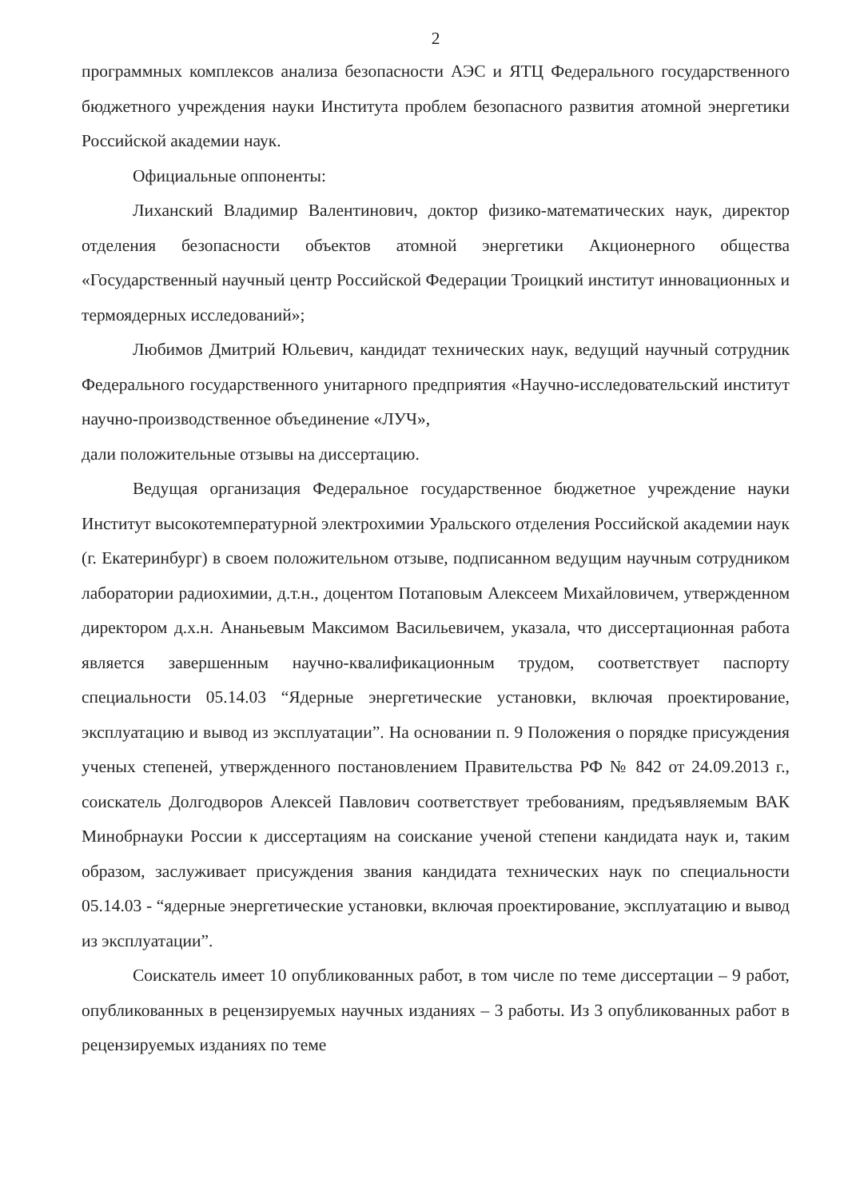2
программных комплексов анализа безопасности АЭС и ЯТЦ Федерального государственного бюджетного учреждения науки Института проблем безопасного развития атомной энергетики Российской академии наук.
Официальные оппоненты:
Лиханский Владимир Валентинович, доктор физико-математических наук, директор отделения безопасности объектов атомной энергетики Акционерного общества «Государственный научный центр Российской Федерации Троицкий институт инновационных и термоядерных исследований»;
Любимов Дмитрий Юльевич, кандидат технических наук, ведущий научный сотрудник Федерального государственного унитарного предприятия «Научно-исследовательский институт научно-производственное объединение «ЛУЧ»,
дали положительные отзывы на диссертацию.
Ведущая организация Федеральное государственное бюджетное учреждение науки Институт высокотемпературной электрохимии Уральского отделения Российской академии наук (г. Екатеринбург) в своем положительном отзыве, подписанном ведущим научным сотрудником лаборатории радиохимии, д.т.н., доцентом Потаповым Алексеем Михайловичем, утвержденном директором д.х.н. Ананьевым Максимом Васильевичем, указала, что диссертационная работа является завершенным научно-квалификационным трудом, соответствует паспорту специальности 05.14.03 “Ядерные энергетические установки, включая проектирование, эксплуатацию и вывод из эксплуатации”. На основании п. 9 Положения о порядке присуждения ученых степеней, утвержденного постановлением Правительства РФ № 842 от 24.09.2013 г., соискатель Долгодворов Алексей Павлович соответствует требованиям, предъявляемым ВАК Минобрнауки России к диссертациям на соискание ученой степени кандидата наук и, таким образом, заслуживает присуждения звания кандидата технических наук по специальности 05.14.03 - “ядерные энергетические установки, включая проектирование, эксплуатацию и вывод из эксплуатации”.
Соискатель имеет 10 опубликованных работ, в том числе по теме диссертации – 9 работ, опубликованных в рецензируемых научных изданиях – 3 работы. Из 3 опубликованных работ в рецензируемых изданиях по теме